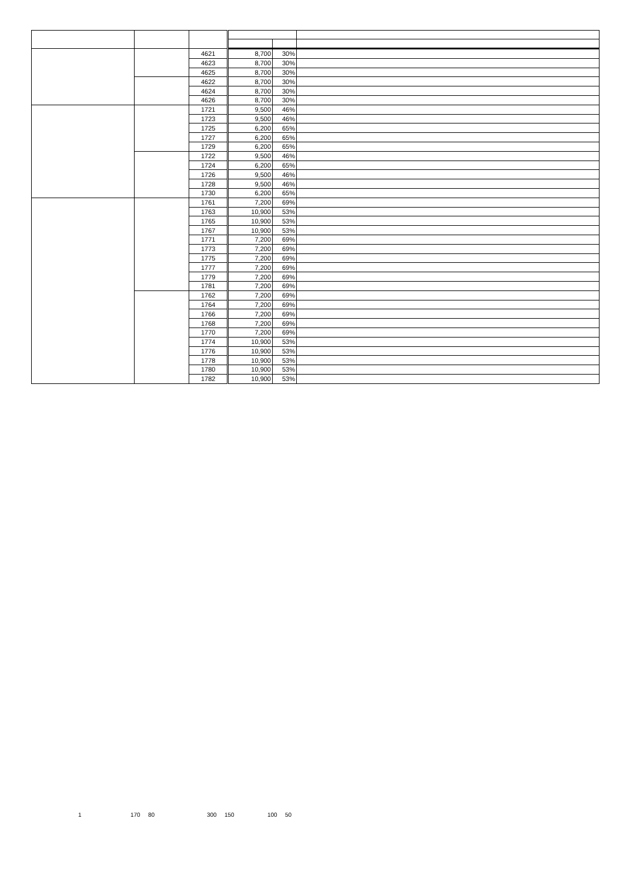| | | 4621 | 8,700 | 30% | |
| | | 4623 | 8,700 | 30% | |
| | | 4625 | 8,700 | 30% | |
| | | 4622 | 8,700 | 30% | |
| | | 4624 | 8,700 | 30% | |
| | | 4626 | 8,700 | 30% | |
| | | 1721 | 9,500 | 46% | |
| | | 1723 | 9,500 | 46% | |
| | | 1725 | 6,200 | 65% | |
| | | 1727 | 6,200 | 65% | |
| | | 1729 | 6,200 | 65% | |
| | | 1722 | 9,500 | 46% | |
| | | 1724 | 6,200 | 65% | |
| | | 1726 | 9,500 | 46% | |
| | | 1728 | 9,500 | 46% | |
| | | 1730 | 6,200 | 65% | |
| | | 1761 | 7,200 | 69% | |
| | | 1763 | 10,900 | 53% | |
| | | 1765 | 10,900 | 53% | |
| | | 1767 | 10,900 | 53% | |
| | | 1771 | 7,200 | 69% | |
| | | 1773 | 7,200 | 69% | |
| | | 1775 | 7,200 | 69% | |
| | | 1777 | 7,200 | 69% | |
| | | 1779 | 7,200 | 69% | |
| | | 1781 | 7,200 | 69% | |
| | | 1762 | 7,200 | 69% | |
| | | 1764 | 7,200 | 69% | |
| | | 1766 | 7,200 | 69% | |
| | | 1768 | 7,200 | 69% | |
| | | 1770 | 7,200 | 69% | |
| | | 1774 | 10,900 | 53% | |
| | | 1776 | 10,900 | 53% | |
| | | 1778 | 10,900 | 53% | |
| | | 1780 | 10,900 | 53% | |
| | | 1782 | 10,900 | 53% | |
1 170 80 300 150 100 50